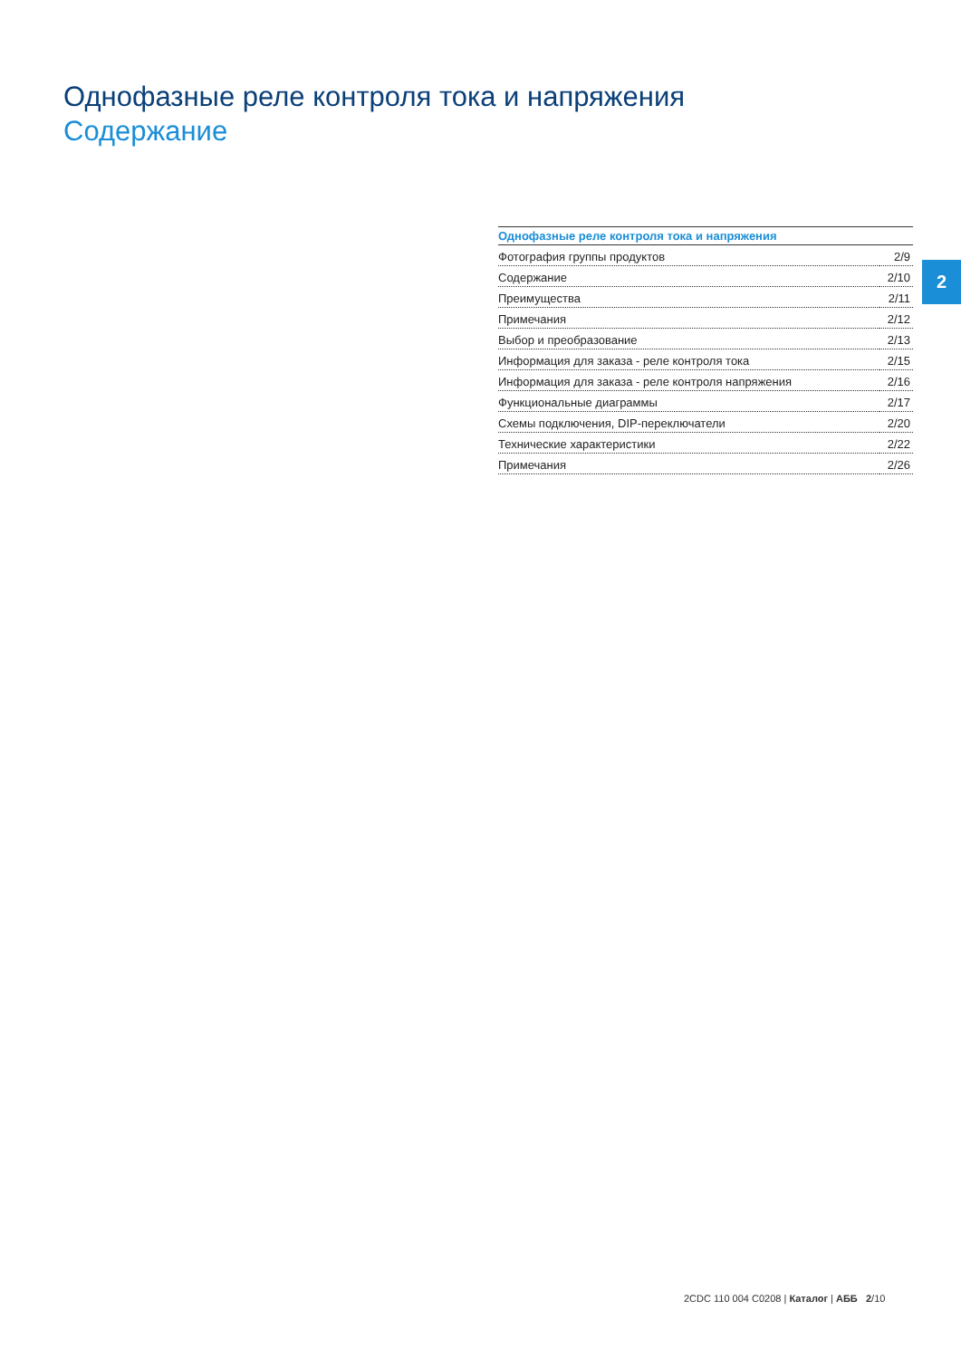Однофазные реле контроля тока и напряжения
Содержание
| Однофазные реле контроля тока и напряжения | |
| --- | --- |
| Фотография группы продуктов | 2/9 |
| Содержание | 2/10 |
| Преимущества | 2/11 |
| Примечания | 2/12 |
| Выбор и преобразование | 2/13 |
| Информация для заказа - реле контроля тока | 2/15 |
| Информация для заказа - реле контроля напряжения | 2/16 |
| Функциональные диаграммы | 2/17 |
| Схемы подключения, DIP-переключатели | 2/20 |
| Технические характеристики | 2/22 |
| Примечания | 2/26 |
2
2CDC 110 004 C0208 | Каталог | АББ 2/10